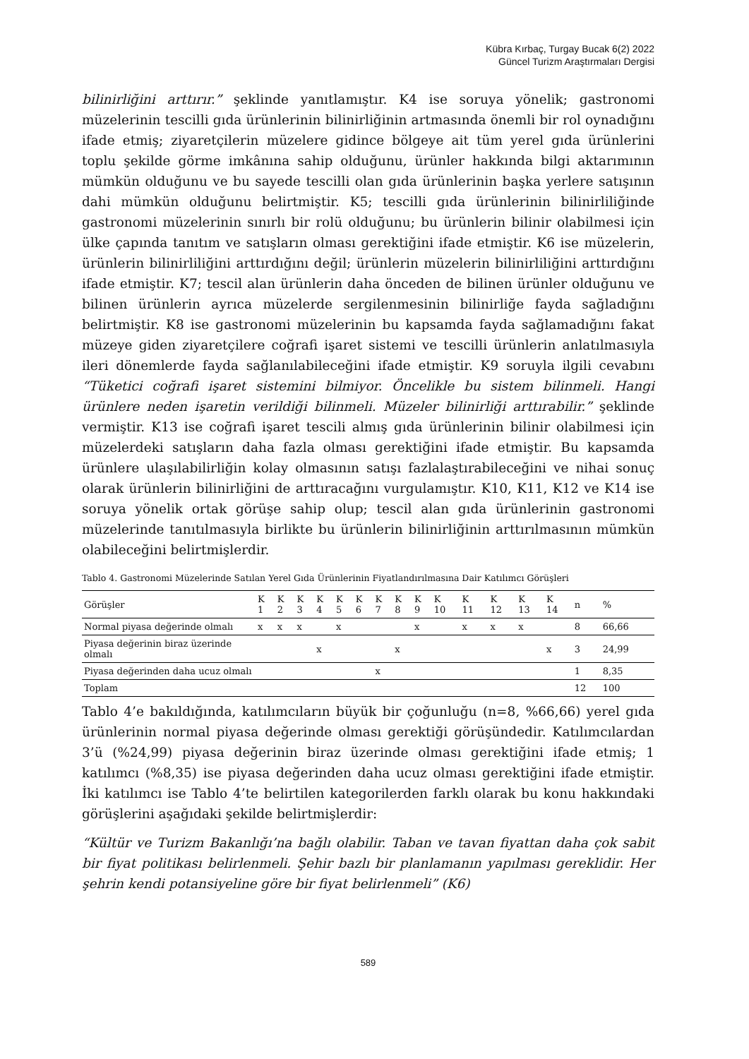Kübra Kırbaç, Turgay Bucak 6(2) 2022
Güncel Turizm Araştırmaları Dergisi
bilinirliğini arttırır.” şeklinde yanıtlamıştır. K4 ise soruya yönelik; gastronomi müzelerinin tescilli gıda ürünlerinin bilinirliğinin artmasında önemli bir rol oynadığını ifade etmiş; ziyaretçilerin müzelere gidince bölgeye ait tüm yerel gıda ürünlerini toplu şekilde görme imkânına sahip olduğunu, ürünler hakkında bilgi aktarımının mümkün olduğunu ve bu sayede tescilli olan gıda ürünlerinin başka yerlere satışının dahi mümkün olduğunu belirtmiştir. K5; tescilli gıda ürünlerinin bilinirliliğinde gastronomi müzelerinin sınırlı bir rolü olduğunu; bu ürünlerin bilinir olabilmesi için ülke çapında tanıtım ve satışların olması gerektiğini ifade etmiştir. K6 ise müzelerin, ürünlerin bilinirliliğini arttırdığını değil; ürünlerin müzelerin bilinirliliğini arttırdığını ifade etmiştir. K7; tescil alan ürünlerin daha önceden de bilinen ürünler olduğunu ve bilinen ürünlerin ayrıca müzelerde sergilenmesinin bilinirliğe fayda sağladığını belirtmiştir. K8 ise gastronomi müzelerinin bu kapsamda fayda sağlamadığını fakat müzeye giden ziyaretçilere coğrafi işaret sistemi ve tescilli ürünlerin anlatılmasıyla ileri dönemlerde fayda sağlanılabileceğini ifade etmiştir. K9 soruyla ilgili cevabını “Tüketici coğrafi işaret sistemini bilmiyor. Öncelikle bu sistem bilinmeli. Hangi ürünlere neden işaretin verildiği bilinmeli. Müzeler bilinirliği arttırabilir.” şeklinde vermiştir. K13 ise coğrafi işaret tescili almış gıda ürünlerinin bilinir olabilmesi için müzelerdeki satışların daha fazla olması gerektiğini ifade etmiştir. Bu kapsamda ürünlere ulaşılabilirliğin kolay olmasının satışı fazlalaştırabileceğini ve nihai sonuç olarak ürünlerin bilinirliğini de arttıracağını vurgulamıştır. K10, K11, K12 ve K14 ise soruya yönelik ortak görüşe sahip olup; tescil alan gıda ürünlerinin gastronomi müzelerinde tanıtılmasıyla birlikte bu ürünlerin bilinirliğinin arttırılmasının mümkün olabileceğini belirtmişlerdir.
Tablo 4. Gastronomi Müzelerinde Satılan Yerel Gıda Ürünlerinin Fiyatlandırılmasına Dair Katılımcı Görüşleri
| Görüşler | K 1 | K 2 | K 3 | K 4 | K 5 | K 6 | K 7 | K 8 | K 9 | K 10 | K 11 | K 12 | K 13 | K 14 | n | % |
| --- | --- | --- | --- | --- | --- | --- | --- | --- | --- | --- | --- | --- | --- | --- | --- | --- |
| Normal piyasa değerinde olmalı | x | x | x | | x | | | | x | | x | x | x | | 8 | 66,66 |
| Piyasa değerinin biraz üzerinde olmalı | | | | x | | | | x | | | | | | x | 3 | 24,99 |
| Piyasa değerinden daha ucuz olmalı | | | | | | | x | | | | | | | | 1 | 8,35 |
| Toplam | | | | | | | | | | | | | | | 12 | 100 |
Tablo 4’e bakıldığında, katılımcıların büyük bir çoğunluğu (n=8, %66,66) yerel gıda ürünlerinin normal piyasa değerinde olması gerektiği görüşündedir. Katılımcılardan 3’ü (%24,99) piyasa değerinin biraz üzerinde olması gerektiğini ifade etmiş; 1 katılımcı (%8,35) ise piyasa değerinden daha ucuz olması gerektiğini ifade etmiştir. İki katılımcı ise Tablo 4’te belirtilen kategorilerden farklı olarak bu konu hakkındaki görüşlerini aşağıdaki şekilde belirtmişlerdir:
“Kültür ve Turizm Bakanlığı’na bağlı olabilir. Taban ve tavan fiyattan daha çok sabit bir fiyat politikası belirlenmeli. Şehir bazlı bir planlamanın yapılması gereklidir. Her şehrin kendi potansiyeline göre bir fiyat belirlenmeli” (K6)
589